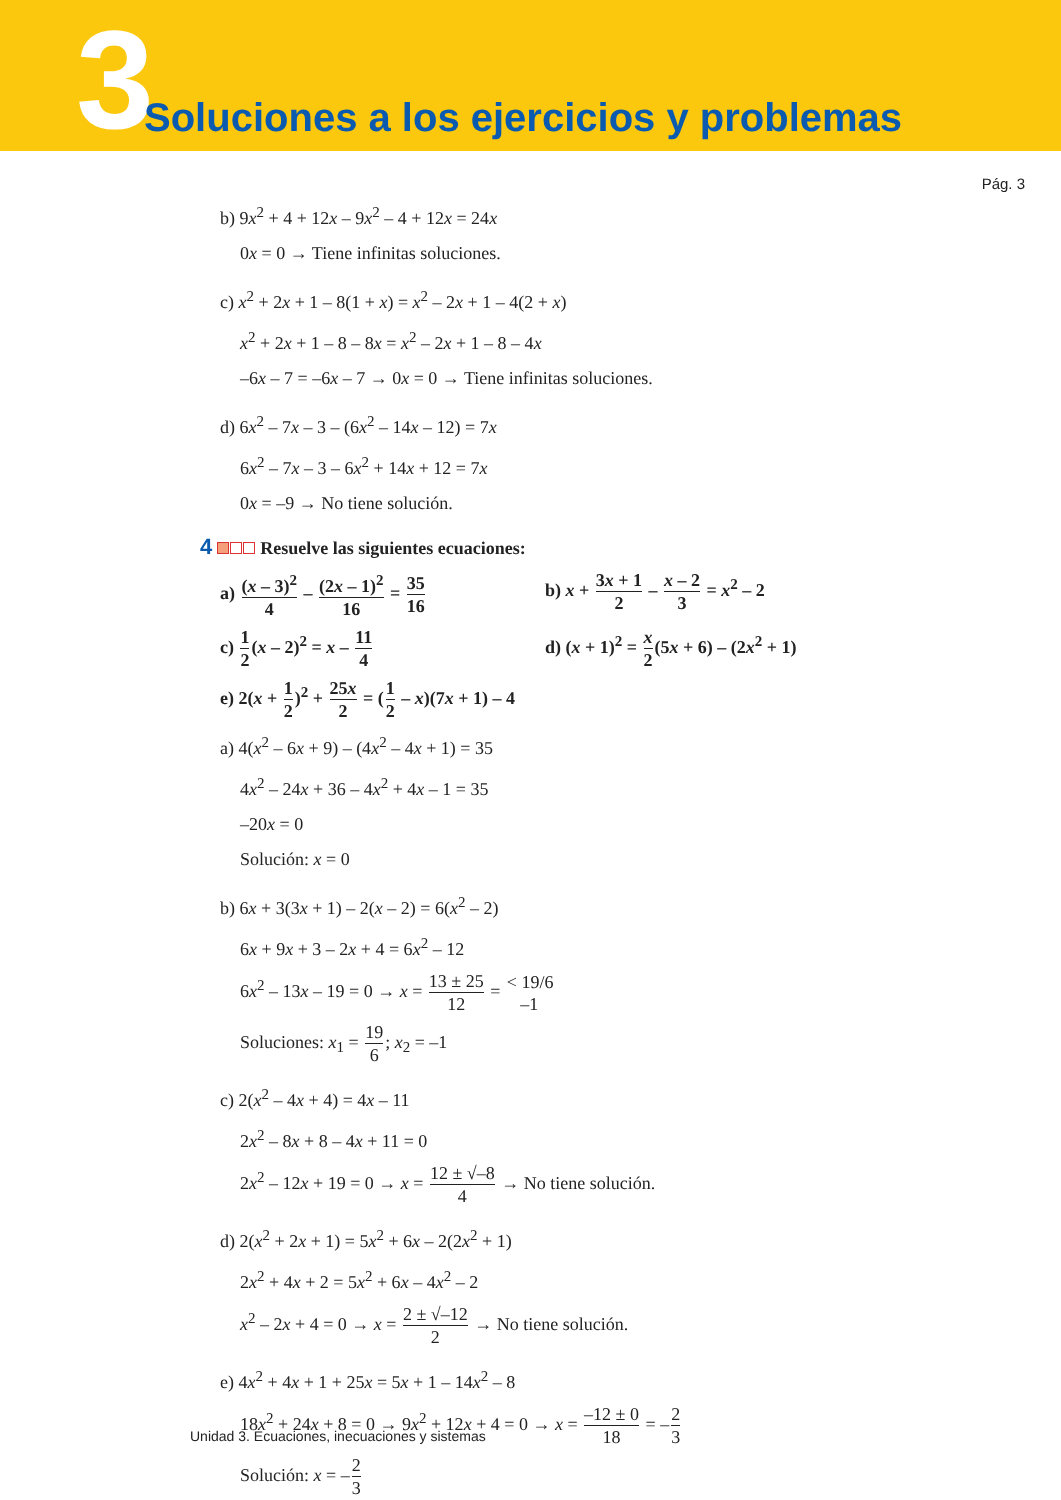3
Soluciones a los ejercicios y problemas
Pág. 3
b) 9x<sup>2</sup> + 4 + 12x – 9x<sup>2</sup> – 4 + 12x = 24x
0x = 0 → Tiene infinitas soluciones.
c) x<sup>2</sup> + 2x + 1 – 8(1 + x) = x<sup>2</sup> – 2x + 1 – 4(2 + x)
x<sup>2</sup> + 2x + 1 – 8 – 8x = x<sup>2</sup> – 2x + 1 – 8 – 4x
–6x – 7 = –6x – 7 → 0x = 0 → Tiene infinitas soluciones.
d) 6x<sup>2</sup> – 7x – 3 – (6x<sup>2</sup> – 14x – 12) = 7x
6x<sup>2</sup> – 7x – 3 – 6x<sup>2</sup> + 14x + 12 = 7x
0x = –9 → No tiene solución.
4 Resuelve las siguientes ecuaciones:
a) (x – 3)<sup>2</sup> 4 – (2x – 1)<sup>2</sup> 16 = 35 16
b) x + 3x + 1 2 – x – 2 3 = x<sup>2</sup> – 2
c) 1 2(x – 2)<sup>2</sup> = x – 11 4
d) (x + 1)<sup>2</sup> = x 2(5x + 6) – (2x<sup>2</sup> + 1)
e) 2(x + 1 2)<sup>2</sup> + 25x 2 = (1 2 – x)(7x + 1) – 4
a) 4(x<sup>2</sup> – 6x + 9) – (4x<sup>2</sup> – 4x + 1) = 35
4x<sup>2</sup> – 24x + 36 – 4x<sup>2</sup> + 4x – 1 = 35
–20x = 0
Solución: x = 0
b) 6x + 3(3x + 1) – 2(x – 2) = 6(x<sup>2</sup> – 2)
6x + 9x + 3 – 2x + 4 = 6x<sup>2</sup> – 12
6x<sup>2</sup> – 13x – 19 = 0 → x = 13 ± 25 12 = < 19/6 –1
Soluciones: x<sub>1</sub> = 19 6; x<sub>2</sub> = –1
c) 2(x<sup>2</sup> – 4x + 4) = 4x – 11
2x<sup>2</sup> – 8x + 8 – 4x + 11 = 0
2x<sup>2</sup> – 12x + 19 = 0 → x = 12 ± √–8 4 → No tiene solución.
d) 2(x<sup>2</sup> + 2x + 1) = 5x<sup>2</sup> + 6x – 2(2x<sup>2</sup> + 1)
2x<sup>2</sup> + 4x + 2 = 5x<sup>2</sup> + 6x – 4x<sup>2</sup> – 2
x<sup>2</sup> – 2x + 4 = 0 → x = 2 ± √–12 2 → No tiene solución.
e) 4x<sup>2</sup> + 4x + 1 + 25x = 5x + 1 – 14x<sup>2</sup> – 8
18x<sup>2</sup> + 24x + 8 = 0 → 9x<sup>2</sup> + 12x + 4 = 0 → x = –12 ± 0 18 = –2 3
Solución: x = –2 3
Unidad 3. Ecuaciones, inecuaciones y sistemas